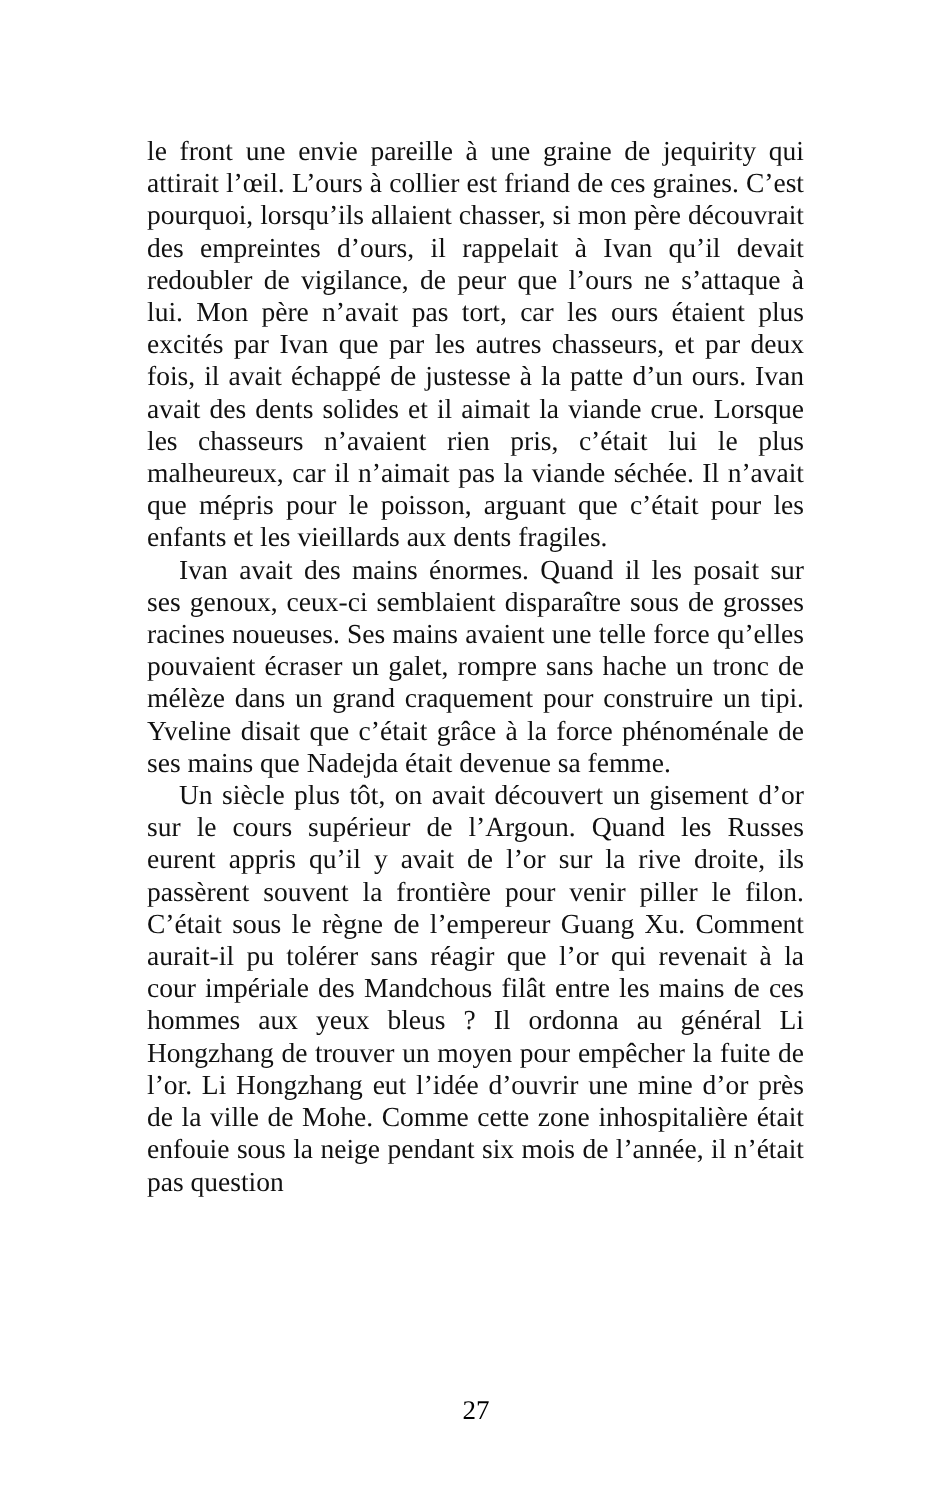le front une envie pareille à une graine de jequirity qui attirait l’œil. L’ours à collier est friand de ces graines. C’est pourquoi, lorsqu’ils allaient chasser, si mon père découvrait des empreintes d’ours, il rappelait à Ivan qu’il devait redoubler de vigilance, de peur que l’ours ne s’attaque à lui. Mon père n’avait pas tort, car les ours étaient plus excités par Ivan que par les autres chasseurs, et par deux fois, il avait échappé de justesse à la patte d’un ours. Ivan avait des dents solides et il aimait la viande crue. Lorsque les chasseurs n’avaient rien pris, c’était lui le plus malheureux, car il n’aimait pas la viande séchée. Il n’avait que mépris pour le poisson, arguant que c’était pour les enfants et les vieillards aux dents fragiles.
Ivan avait des mains énormes. Quand il les posait sur ses genoux, ceux-ci semblaient disparaître sous de grosses racines noueuses. Ses mains avaient une telle force qu’elles pouvaient écraser un galet, rompre sans hache un tronc de mélèze dans un grand craquement pour construire un tipi. Yveline disait que c’était grâce à la force phénoménale de ses mains que Nadejda était devenue sa femme.
Un siècle plus tôt, on avait découvert un gisement d’or sur le cours supérieur de l’Argoun. Quand les Russes eurent appris qu’il y avait de l’or sur la rive droite, ils passèrent souvent la frontière pour venir piller le filon. C’était sous le règne de l’empereur Guang Xu. Comment aurait-il pu tolérer sans réagir que l’or qui revenait à la cour impériale des Mandchous filât entre les mains de ces hommes aux yeux bleus ? Il ordonna au général Li Hongzhang de trouver un moyen pour empêcher la fuite de l’or. Li Hongzhang eut l’idée d’ouvrir une mine d’or près de la ville de Mohe. Comme cette zone inhospitalière était enfouie sous la neige pendant six mois de l’année, il n’était pas question
27